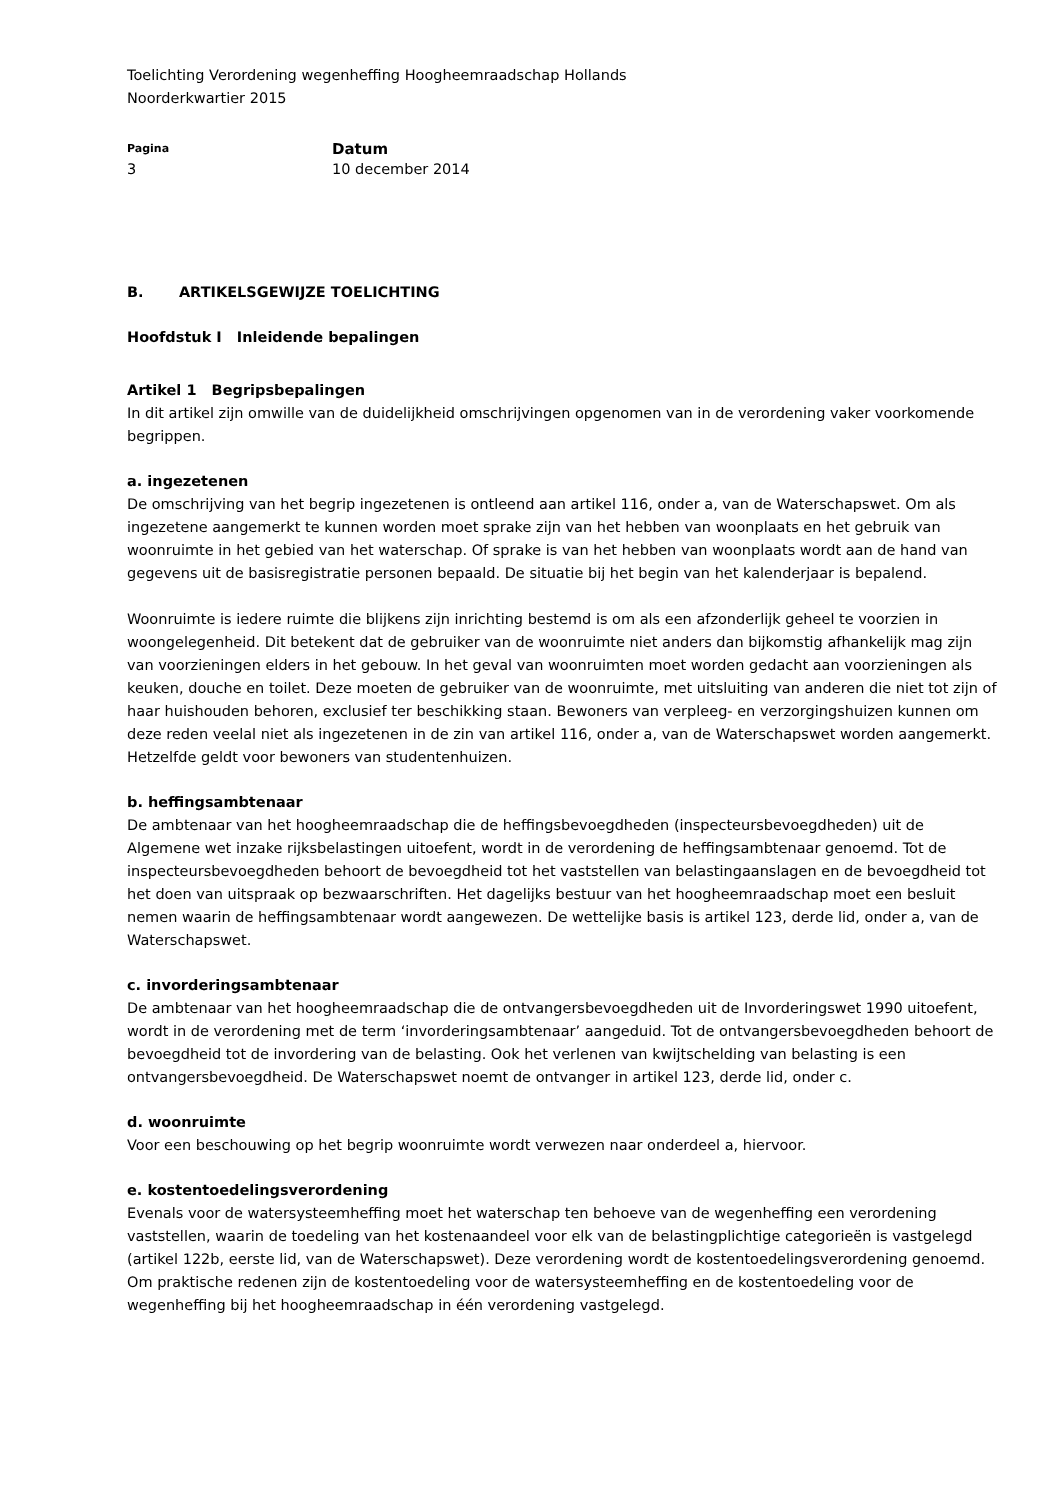Toelichting Verordening wegenheffing Hoogheemraadschap Hollands
Noorderkwartier 2015
Pagina
3
Datum
10 december 2014
B. ARTIKELSGEWIJZE TOELICHTING
Hoofdstuk I Inleidende bepalingen
Artikel 1 Begripsbepalingen
In dit artikel zijn omwille van de duidelijkheid omschrijvingen opgenomen van in de verordening vaker voorkomende begrippen.
a. ingezetenen
De omschrijving van het begrip ingezetenen is ontleend aan artikel 116, onder a, van de Waterschapswet. Om als ingezetene aangemerkt te kunnen worden moet sprake zijn van het hebben van woonplaats en het gebruik van woonruimte in het gebied van het waterschap. Of sprake is van het hebben van woonplaats wordt aan de hand van gegevens uit de basisregistratie personen bepaald. De situatie bij het begin van het kalenderjaar is bepalend.
Woonruimte is iedere ruimte die blijkens zijn inrichting bestemd is om als een afzonderlijk geheel te voorzien in woongelegenheid. Dit betekent dat de gebruiker van de woonruimte niet anders dan bijkomstig afhankelijk mag zijn van voorzieningen elders in het gebouw. In het geval van woonruimten moet worden gedacht aan voorzieningen als keuken, douche en toilet. Deze moeten de gebruiker van de woonruimte, met uitsluiting van anderen die niet tot zijn of haar huishouden behoren, exclusief ter beschikking staan. Bewoners van verpleeg- en verzorgingshuizen kunnen om deze reden veelal niet als ingezetenen in de zin van artikel 116, onder a, van de Waterschapswet worden aangemerkt. Hetzelfde geldt voor bewoners van studentenhuizen.
b. heffingsambtenaar
De ambtenaar van het hoogheemraadschap die de heffingsbevoegdheden (inspecteursbevoegdheden) uit de Algemene wet inzake rijksbelastingen uitoefent, wordt in de verordening de heffingsambtenaar genoemd. Tot de inspecteursbevoegdheden behoort de bevoegdheid tot het vaststellen van belastingaanslagen en de bevoegdheid tot het doen van uitspraak op bezwaarschriften. Het dagelijks bestuur van het hoogheemraadschap moet een besluit nemen waarin de heffingsambtenaar wordt aangewezen. De wettelijke basis is artikel 123, derde lid, onder a, van de Waterschapswet.
c. invorderingsambtenaar
De ambtenaar van het hoogheemraadschap die de ontvangersbevoegdheden uit de Invorderingswet 1990 uitoefent, wordt in de verordening met de term ‘invorderingsambtenaar’ aangeduid. Tot de ontvangersbevoegdheden behoort de bevoegdheid tot de invordering van de belasting. Ook het verlenen van kwijtschelding van belasting is een ontvangersbevoegdheid. De Waterschapswet noemt de ontvanger in artikel 123, derde lid, onder c.
d. woonruimte
Voor een beschouwing op het begrip woonruimte wordt verwezen naar onderdeel a, hiervoor.
e. kostentoedelingsverordening
Evenals voor de watersysteemheffing moet het waterschap ten behoeve van de wegenheffing een verordening vaststellen, waarin de toedeling van het kostenaandeel voor elk van de belastingplichtige categorieën is vastgelegd (artikel 122b, eerste lid, van de Waterschapswet). Deze verordening wordt de kostentoedelingsverordening genoemd. Om praktische redenen zijn de kostentoedeling voor de watersysteemheffing en de kostentoedeling voor de wegenheffing bij het hoogheemraadschap in één verordening vastgelegd.